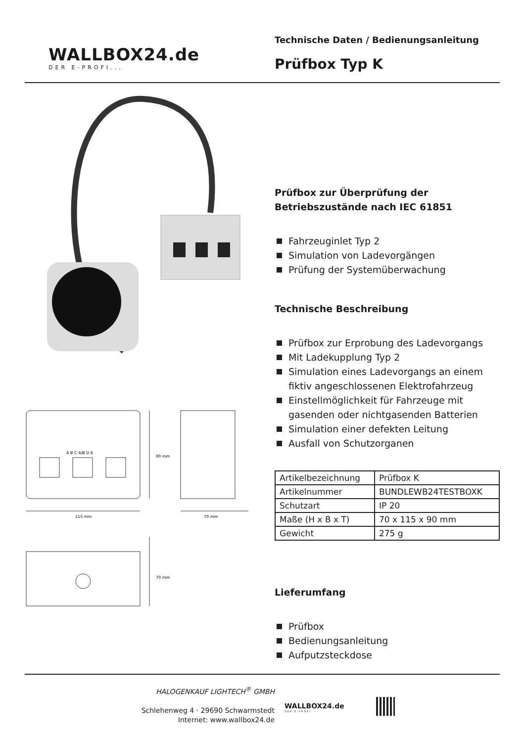WALLBOX24.de
DER E-PROFI...
Technische Daten / Bedienungsanleitung
Prüfbox Typ K
115 mm
70 mm
A B C A/B D E
90 mm
70 mm
Prüfbox zur Überprüfung der
Betriebszustände nach IEC 61851
Fahrzeuginlet Typ 2
Simulation von Ladevorgängen
Prüfung der Systemüberwachung
Technische Beschreibung
Prüfbox zur Erprobung des Ladevorgangs
Mit Ladekupplung Typ 2
Simulation eines Ladevorgangs an einem fiktiv angeschlossenen Elektrofahrzeug
Einstellmöglichkeit für Fahrzeuge mit gasenden oder nichtgasenden Batterien
Simulation einer defekten Leitung
Ausfall von Schutzorganen
| Artikelbezeichnung | Prüfbox K |
| Artikelnummer | BUNDLEWB24TESTBOXK |
| Schutzart | IP 20 |
| Maße (H x B x T) | 70 x 115 x 90 mm |
| Gewicht | 275 g |
Lieferumfang
Prüfbox
Bedienungsanleitung
Aufputzsteckdose
HALOGENKAUF LIGHTECH<sup>®</sup> GMBH
Schlehenweg 4 · 29690 Schwarmstedt
Internet: www.wallbox24.de
WALLBOX24.de
DER E-PROFI...